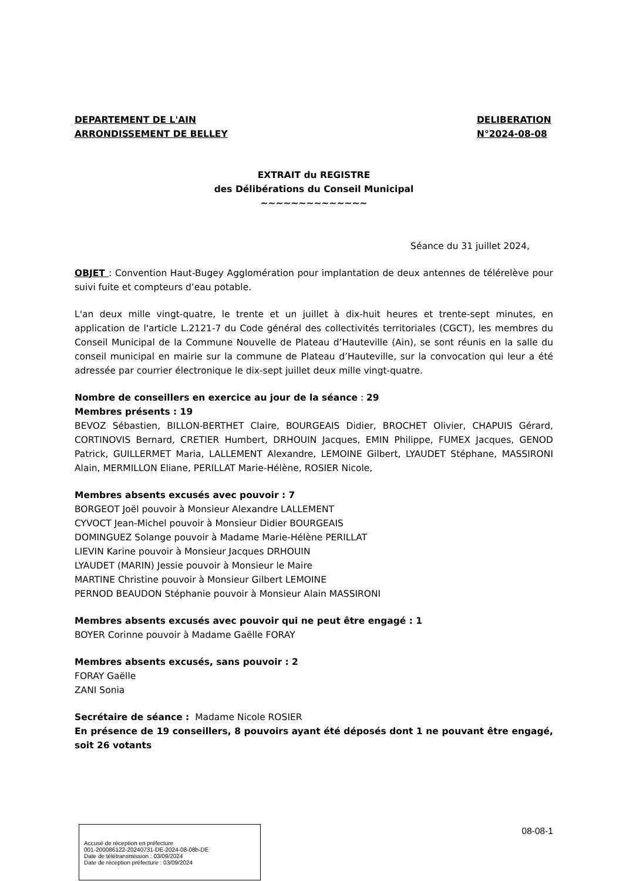DEPARTEMENT DE L'AIN
ARRONDISSEMENT DE BELLEY
DELIBERATION
N°2024-08-08
EXTRAIT du REGISTRE
des Délibérations du Conseil Municipal
~~~~~~~~~~~~~~
Séance du 31 juillet 2024,
OBJET : Convention Haut-Bugey Agglomération pour implantation de deux antennes de télérelève pour suivi fuite et compteurs d’eau potable.
L'an deux mille vingt-quatre, le trente et un juillet à dix-huit heures et trente-sept minutes, en application de l'article L.2121-7 du Code général des collectivités territoriales (CGCT), les membres du Conseil Municipal de la Commune Nouvelle de Plateau d’Hauteville (Ain), se sont réunis en la salle du conseil municipal en mairie sur la commune de Plateau d’Hauteville, sur la convocation qui leur a été adressée par courrier électronique le dix-sept juillet deux mille vingt-quatre.
Nombre de conseillers en exercice au jour de la séance : 29
Membres présents : 19
BEVOZ Sébastien, BILLON-BERTHET Claire, BOURGEAIS Didier, BROCHET Olivier, CHAPUIS Gérard, CORTINOVIS Bernard, CRETIER Humbert, DRHOUIN Jacques, EMIN Philippe, FUMEX Jacques, GENOD Patrick, GUILLERMET Maria, LALLEMENT Alexandre, LEMOINE Gilbert, LYAUDET Stéphane, MASSIRONI Alain, MERMILLON Eliane, PERILLAT Marie-Hélène, ROSIER Nicole,
Membres absents excusés avec pouvoir : 7
BORGEOT Joël pouvoir à Monsieur Alexandre LALLEMENT
CYVOCT Jean-Michel pouvoir à Monsieur Didier BOURGEAIS
DOMINGUEZ Solange pouvoir à Madame Marie-Hélène PERILLAT
LIEVIN Karine pouvoir à Monsieur Jacques DRHOUIN
LYAUDET (MARIN) Jessie pouvoir à Monsieur le Maire
MARTINE Christine pouvoir à Monsieur Gilbert LEMOINE
PERNOD BEAUDON Stéphanie pouvoir à Monsieur Alain MASSIRONI
Membres absents excusés avec pouvoir qui ne peut être engagé : 1
BOYER Corinne pouvoir à Madame Gaëlle FORAY
Membres absents excusés, sans pouvoir : 2
FORAY Gaëlle
ZANI Sonia
Secrétaire de séance : Madame Nicole ROSIER
En présence de 19 conseillers, 8 pouvoirs ayant été déposés dont 1 ne pouvant être engagé, soit 26 votants
Accusé de réception en préfecture
001-200086122-20240731-DE-2024-08-08b-DE
Date de télétransmission : 03/09/2024
Date de réception préfecture : 03/09/2024
08-08-1